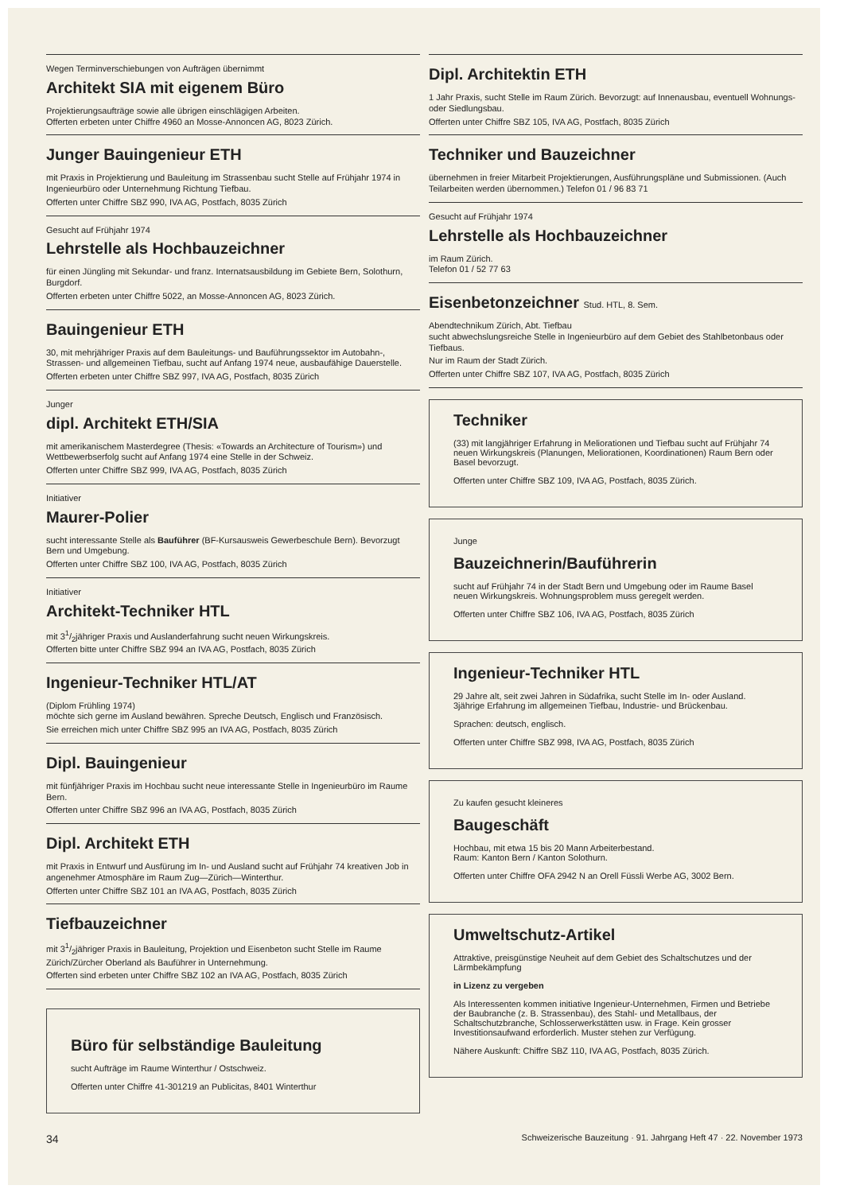Wegen Terminverschiebungen von Aufträgen übernimmt
Architekt SIA mit eigenem Büro
Projektierungsaufträge sowie alle übrigen einschlägigen Arbeiten.
Offerten erbeten unter Chiffre 4960 an Mosse-Annoncen AG, 8023 Zürich.
Junger Bauingenieur ETH
mit Praxis in Projektierung und Bauleitung im Strassenbau sucht Stelle auf Frühjahr 1974 in Ingenieurbüro oder Unternehmung Richtung Tiefbau.
Offerten unter Chiffre SBZ 990, IVA AG, Postfach, 8035 Zürich
Gesucht auf Frühjahr 1974
Lehrstelle als Hochbauzeichner
für einen Jüngling mit Sekundar- und franz. Internatsausbildung im Gebiete Bern, Solothurn, Burgdorf.
Offerten erbeten unter Chiffre 5022, an Mosse-Annoncen AG, 8023 Zürich.
Bauingenieur ETH
30, mit mehrjähriger Praxis auf dem Bauleitungs- und Bauführungssektor im Autobahn-, Strassen- und allgemeinen Tiefbau, sucht auf Anfang 1974 neue, ausbaufähige Dauerstelle.
Offerten erbeten unter Chiffre SBZ 997, IVA AG, Postfach, 8035 Zürich
Junger
dipl. Architekt ETH/SIA
mit amerikanischem Masterdegree (Thesis: «Towards an Architecture of Tourism») und Wettbewerbserfolg sucht auf Anfang 1974 eine Stelle in der Schweiz.
Offerten unter Chiffre SBZ 999, IVA AG, Postfach, 8035 Zürich
Initiativer
Maurer-Polier
sucht interessante Stelle als Bauführer (BF-Kursausweis Gewerbeschule Bern). Bevorzugt Bern und Umgebung.
Offerten unter Chiffre SBZ 100, IVA AG, Postfach, 8035 Zürich
Initiativer
Architekt-Techniker HTL
mit 31/2jähriger Praxis und Auslanderfahrung sucht neuen Wirkungskreis.
Offerten bitte unter Chiffre SBZ 994 an IVA AG, Postfach, 8035 Zürich
Ingenieur-Techniker HTL/AT
(Diplom Frühling 1974)
möchte sich gerne im Ausland bewähren. Spreche Deutsch, Englisch und Französisch.
Sie erreichen mich unter Chiffre SBZ 995 an IVA AG, Postfach, 8035 Zürich
Dipl. Bauingenieur
mit fünfjähriger Praxis im Hochbau sucht neue interessante Stelle in Ingenieurbüro im Raume Bern.
Offerten unter Chiffre SBZ 996 an IVA AG, Postfach, 8035 Zürich
Dipl. Architekt ETH
mit Praxis in Entwurf und Ausfürung im In- und Ausland sucht auf Frühjahr 74 kreativen Job in angenehmer Atmosphäre im Raum Zug—Zürich—Winterthur.
Offerten unter Chiffre SBZ 101 an IVA AG, Postfach, 8035 Zürich
Tiefbauzeichner
mit 31/2jähriger Praxis in Bauleitung, Projektion und Eisenbeton sucht Stelle im Raume Zürich/Zürcher Oberland als Bauführer in Unternehmung.
Offerten sind erbeten unter Chiffre SBZ 102 an IVA AG, Postfach, 8035 Zürich
Büro für selbständige Bauleitung
sucht Aufträge im Raume Winterthur / Ostschweiz.
Offerten unter Chiffre 41-301219 an Publicitas, 8401 Winterthur
Dipl. Architektin ETH
1 Jahr Praxis, sucht Stelle im Raum Zürich. Bevorzugt: auf Innenausbau, eventuell Wohnungs- oder Siedlungsbau.
Offerten unter Chiffre SBZ 105, IVA AG, Postfach, 8035 Zürich
Techniker und Bauzeichner
übernehmen in freier Mitarbeit Projektierungen, Ausführungspläne und Submissionen. (Auch Teilarbeiten werden übernommen.) Telefon 01 / 96 83 71
Gesucht auf Frühjahr 1974
Lehrstelle als Hochbauzeichner
im Raum Zürich.
Telefon 01 / 52 77 63
Eisenbetonzeichner Stud. HTL, 8. Sem.
Abendtechnikum Zürich, Abt. Tiefbau
sucht abwechslungsreiche Stelle in Ingenieurbüro auf dem Gebiet des Stahlbetonbaus oder Tiefbaus.
Nur im Raum der Stadt Zürich.
Offerten unter Chiffre SBZ 107, IVA AG, Postfach, 8035 Zürich
Techniker
(33) mit langjähriger Erfahrung in Meliorationen und Tiefbau sucht auf Frühjahr 74 neuen Wirkungskreis (Planungen, Meliorationen, Koordinationen) Raum Bern oder Basel bevorzugt.
Offerten unter Chiffre SBZ 109, IVA AG, Postfach, 8035 Zürich.
Junge
Bauzeichnerin/Bauführerin
sucht auf Frühjahr 74 in der Stadt Bern und Umgebung oder im Raume Basel neuen Wirkungskreis. Wohnungsproblem muss geregelt werden.
Offerten unter Chiffre SBZ 106, IVA AG, Postfach, 8035 Zürich
Ingenieur-Techniker HTL
29 Jahre alt, seit zwei Jahren in Südafrika, sucht Stelle im In- oder Ausland. 3jährige Erfahrung im allgemeinen Tiefbau, Industrie- und Brückenbau.
Sprachen: deutsch, englisch.
Offerten unter Chiffre SBZ 998, IVA AG, Postfach, 8035 Zürich
Zu kaufen gesucht kleineres
Baugeschäft
Hochbau, mit etwa 15 bis 20 Mann Arbeiterbestand.
Raum: Kanton Bern / Kanton Solothurn.
Offerten unter Chiffre OFA 2942 N an Orell Füssli Werbe AG, 3002 Bern.
Umweltschutz-Artikel
Attraktive, preisgünstige Neuheit auf dem Gebiet des Schaltschutzes und der Lärmbekämpfung
in Lizenz zu vergeben
Als Interessenten kommen initiative Ingenieur-Unternehmen, Firmen und Betriebe der Baubranche (z. B. Strassenbau), des Stahl- und Metallbaus, der Schaltschutzbranche, Schlosserwerkstätten usw. in Frage. Kein grosser Investitionsaufwand erforderlich. Muster stehen zur Verfügung.
Nähere Auskunft: Chiffre SBZ 110, IVA AG, Postfach, 8035 Zürich.
34 Schweizerische Bauzeitung · 91. Jahrgang Heft 47 · 22. November 1973